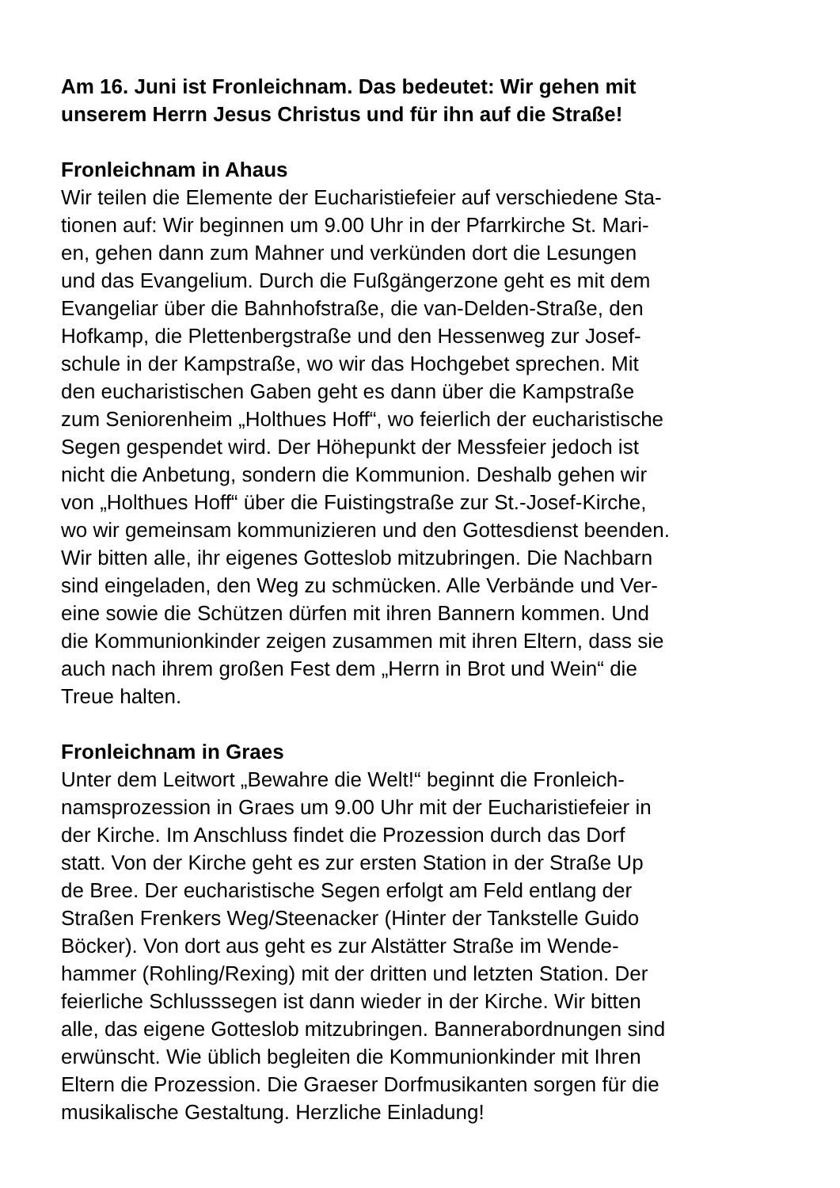Am 16. Juni ist Fronleichnam. Das bedeutet: Wir gehen mit
unserem Herrn Jesus Christus und für ihn auf die Straße!
Fronleichnam in Ahaus
Wir teilen die Elemente der Eucharistiefeier auf verschiedene Sta-
tionen auf: Wir beginnen um 9.00 Uhr in der Pfarrkirche St. Mari-
en, gehen dann zum Mahner und verkünden dort die Lesungen
und das Evangelium. Durch die Fußgängerzone geht es mit dem
Evangeliar über die Bahnhofstraße, die van-Delden-Straße, den
Hofkamp, die Plettenbergstraße und den Hessenweg zur Josef-
schule in der Kampstraße, wo wir das Hochgebet sprechen. Mit
den eucharistischen Gaben geht es dann über die Kampstraße
zum Seniorenheim „Holthues Hoff“, wo feierlich der eucharistische
Segen gespendet wird. Der Höhepunkt der Messfeier jedoch ist
nicht die Anbetung, sondern die Kommunion. Deshalb gehen wir
von „Holthues Hoff“ über die Fuistingstraße zur St.-Josef-Kirche,
wo wir gemeinsam kommunizieren und den Gottesdienst beenden.
Wir bitten alle, ihr eigenes Gotteslob mitzubringen. Die Nachbarn
sind eingeladen, den Weg zu schmücken. Alle Verbände und Ver-
eine sowie die Schützen dürfen mit ihren Bannern kommen. Und
die Kommunionkinder zeigen zusammen mit ihren Eltern, dass sie
auch nach ihrem großen Fest dem „Herrn in Brot und Wein“ die
Treue halten.
Fronleichnam in Graes
Unter dem Leitwort „Bewahre die Welt!“ beginnt die Fronleich-
namsprozession in Graes um 9.00 Uhr mit der Eucharistiefeier in
der Kirche. Im Anschluss findet die Prozession durch das Dorf
statt. Von der Kirche geht es zur ersten Station in der Straße Up
de Bree. Der eucharistische Segen erfolgt am Feld entlang der
Straßen Frenkers Weg/Steenacker (Hinter der Tankstelle Guido
Böcker). Von dort aus geht es zur Alstätter Straße im Wende-
hammer (Rohling/Rexing) mit der dritten und letzten Station. Der
feierliche Schlusssegen ist dann wieder in der Kirche. Wir bitten
alle, das eigene Gotteslob mitzubringen. Bannerabordnungen sind
erwünscht. Wie üblich begleiten die Kommunionkinder mit Ihren
Eltern die Prozession. Die Graeser Dorfmusikanten sorgen für die
musikalische Gestaltung. Herzliche Einladung!